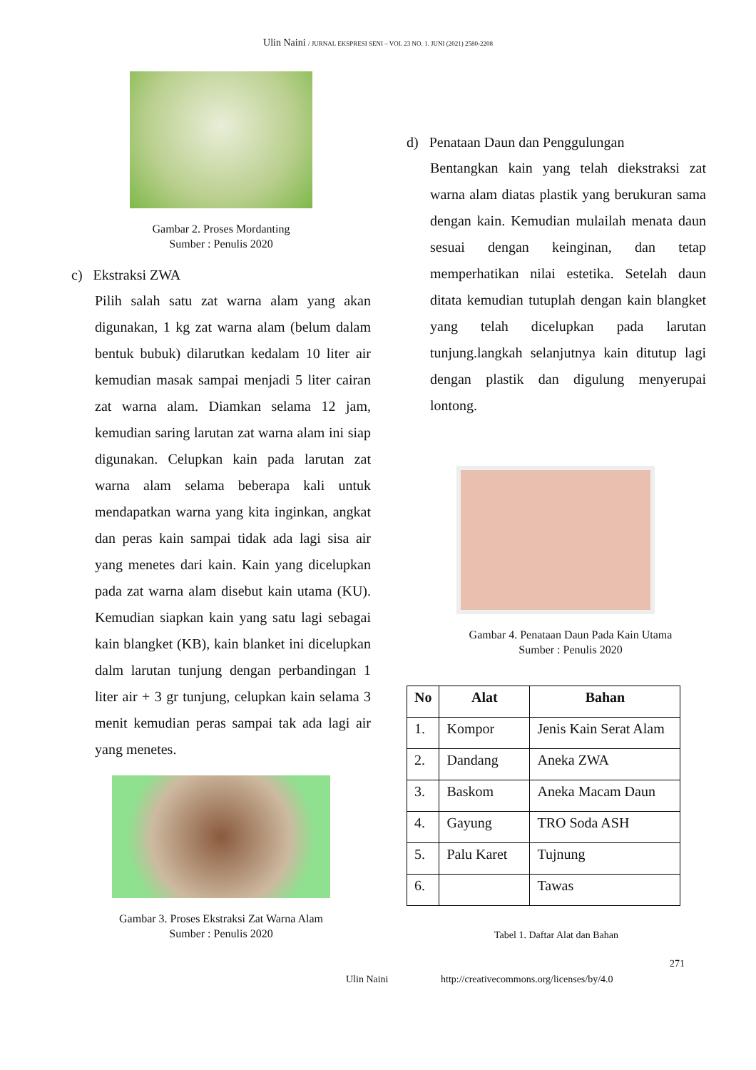Ulin Naini / JURNAL EKSPRESI SENI – VOL 23 NO. 1. JUNI (2021) 2580-2208
Gambar 2. Proses Mordanting
Sumber : Penulis 2020
c) Ekstraksi ZWA
Pilih salah satu zat warna alam yang akan digunakan, 1 kg zat warna alam (belum dalam bentuk bubuk) dilarutkan kedalam 10 liter air kemudian masak sampai menjadi 5 liter cairan zat warna alam. Diamkan selama 12 jam, kemudian saring larutan zat warna alam ini siap digunakan. Celupkan kain pada larutan zat warna alam selama beberapa kali untuk mendapatkan warna yang kita inginkan, angkat dan peras kain sampai tidak ada lagi sisa air yang menetes dari kain. Kain yang dicelupkan pada zat warna alam disebut kain utama (KU). Kemudian siapkan kain yang satu lagi sebagai kain blangket (KB), kain blanket ini dicelupkan dalm larutan tunjung dengan perbandingan 1 liter air + 3 gr tunjung, celupkan kain selama 3 menit kemudian peras sampai tak ada lagi air yang menetes.
Gambar 3. Proses Ekstraksi Zat Warna Alam
Sumber : Penulis 2020
d) Penataan Daun dan Penggulungan
Bentangkan kain yang telah diekstraksi zat warna alam diatas plastik yang berukuran sama dengan kain. Kemudian mulailah menata daun sesuai dengan keinginan, dan tetap memperhatikan nilai estetika. Setelah daun ditata kemudian tutuplah dengan kain blangket yang telah dicelupkan pada larutan tunjung.langkah selanjutnya kain ditutup lagi dengan plastik dan digulung menyerupai lontong.
Gambar 4. Penataan Daun Pada Kain Utama
Sumber : Penulis 2020
| No | Alat | Bahan |
| --- | --- | --- |
| 1. | Kompor | Jenis Kain Serat Alam |
| 2. | Dandang | Aneka ZWA |
| 3. | Baskom | Aneka Macam Daun |
| 4. | Gayung | TRO Soda ASH |
| 5. | Palu Karet | Tujnung |
| 6. | | Tawas |
Tabel 1. Daftar Alat dan Bahan
271
Ulin Naini http://creativecommons.org/licenses/by/4.0